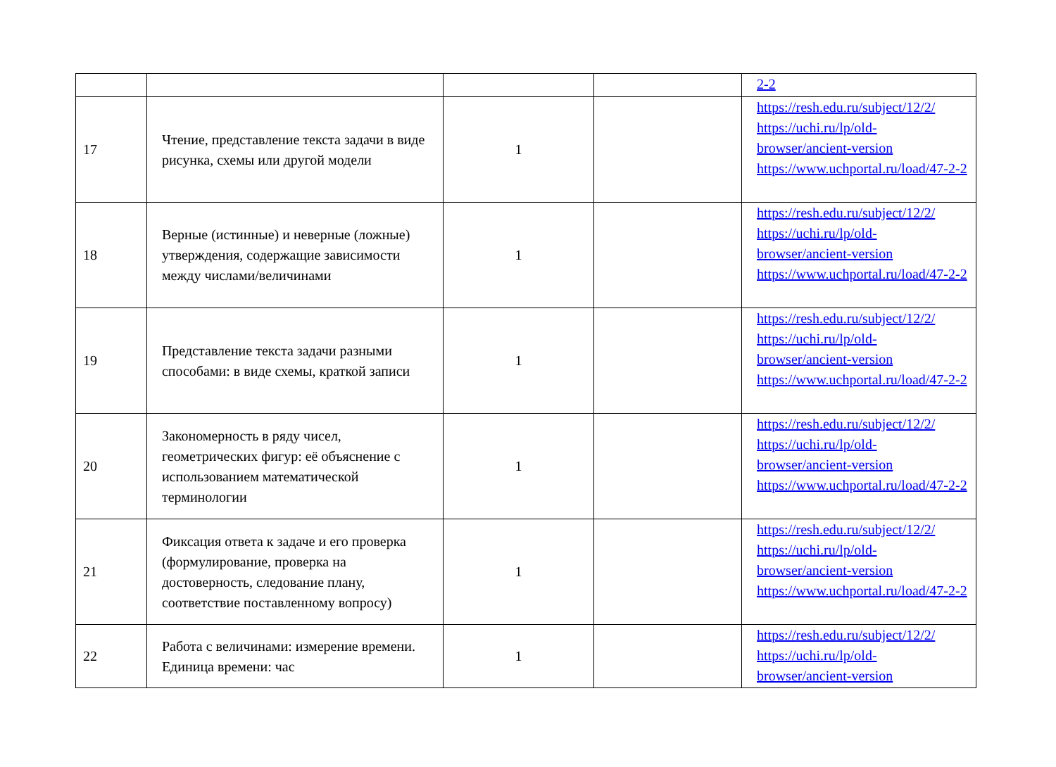| | | | | 2-2 |
| 17 | Чтение, представление текста задачи в виде рисунка, схемы или другой модели | 1 | | https://resh.edu.ru/subject/12/2/ https://uchi.ru/lp/old-browser/ancient-version https://www.uchportal.ru/load/47-2-2 |
| 18 | Верные (истинные) и неверные (ложные) утверждения, содержащие зависимости между числами/величинами | 1 | | https://resh.edu.ru/subject/12/2/ https://uchi.ru/lp/old-browser/ancient-version https://www.uchportal.ru/load/47-2-2 |
| 19 | Представление текста задачи разными способами: в виде схемы, краткой записи | 1 | | https://resh.edu.ru/subject/12/2/ https://uchi.ru/lp/old-browser/ancient-version https://www.uchportal.ru/load/47-2-2 |
| 20 | Закономерность в ряду чисел, геометрических фигур: её объяснение с использованием математической терминологии | 1 | | https://resh.edu.ru/subject/12/2/ https://uchi.ru/lp/old-browser/ancient-version https://www.uchportal.ru/load/47-2-2 |
| 21 | Фиксация ответа к задаче и его проверка (формулирование, проверка на достоверность, следование плану, соответствие поставленному вопросу) | 1 | | https://resh.edu.ru/subject/12/2/ https://uchi.ru/lp/old-browser/ancient-version https://www.uchportal.ru/load/47-2-2 |
| 22 | Работа с величинами: измерение времени. Единица времени: час | 1 | | https://resh.edu.ru/subject/12/2/ https://uchi.ru/lp/old-browser/ancient-version |